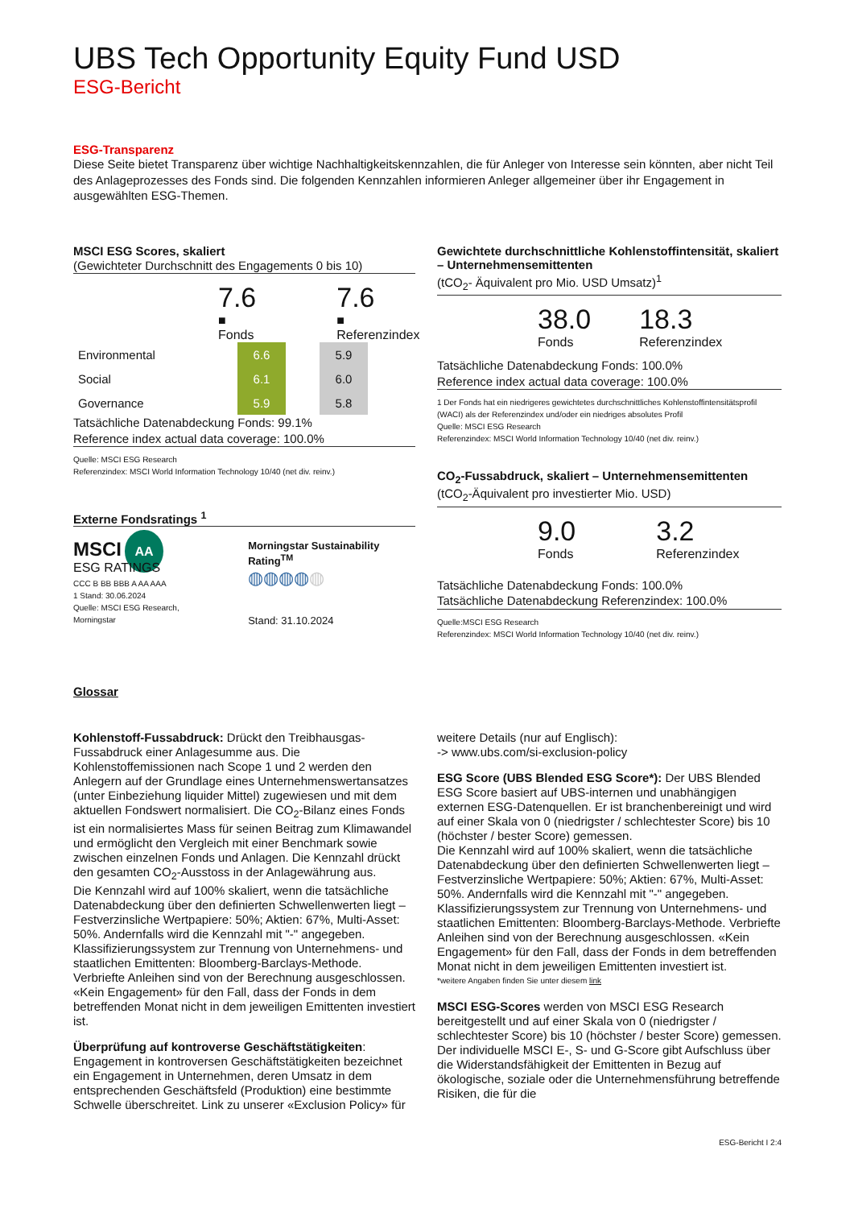UBS Tech Opportunity Equity Fund USD
ESG-Bericht
ESG-Transparenz
Diese Seite bietet Transparenz über wichtige Nachhaltigkeitskennzahlen, die für Anleger von Interesse sein könnten, aber nicht Teil des Anlageprozesses des Fonds sind. Die folgenden Kennzahlen informieren Anleger allgemeiner über ihr Engagement in ausgewählten ESG-Themen.
MSCI ESG Scores, skaliert
(Gewichteter Durchschnitt des Engagements 0 bis 10)
7.6
■ Fonds
7.6
■ Referenzindex
| Environmental | | 6.6 | | 5.9 |
| Social | | 6.1 | | 6.0 |
| Governance | | 5.9 | | 5.8 |
Tatsächliche Datenabdeckung Fonds: 99.1%
Reference index actual data coverage: 100.0%
Quelle: MSCI ESG Research
Referenzindex: MSCI World Information Technology 10/40 (net div. reinv.)
Externe Fondsratings <sup>1</sup>
MSCI AA
ESG RATINGS
CCC B BB BBB A AA AAA
1 Stand: 30.06.2024
Quelle: MSCI ESG Research, Morningstar
Morningstar Sustainability Rating<sup>TM</sup>
◍◍◍◍◍
Stand: 31.10.2024
Gewichtete durchschnittliche Kohlenstoffintensität, skaliert – Unternehmensemittenten
(tCO<sub>2</sub>- Äquivalent pro Mio. USD Umsatz)<sup>1</sup>
38.0
Fonds
18.3
Referenzindex
Tatsächliche Datenabdeckung Fonds: 100.0%
Reference index actual data coverage: 100.0%
1 Der Fonds hat ein niedrigeres gewichtetes durchschnittliches Kohlenstoffintensitätsprofil (WACI) als der Referenzindex und/oder ein niedriges absolutes Profil
Quelle: MSCI ESG Research
Referenzindex: MSCI World Information Technology 10/40 (net div. reinv.)
CO<sub>2</sub>-Fussabdruck, skaliert – Unternehmensemittenten
(tCO<sub>2</sub>-Äquivalent pro investierter Mio. USD)
9.0
Fonds
3.2
Referenzindex
Tatsächliche Datenabdeckung Fonds: 100.0%
Tatsächliche Datenabdeckung Referenzindex: 100.0%
Quelle:MSCI ESG Research
Referenzindex: MSCI World Information Technology 10/40 (net div. reinv.)
Glossar
Kohlenstoff-Fussabdruck: Drückt den Treibhausgas-Fussabdruck einer Anlagesumme aus. Die Kohlenstoffemissionen nach Scope 1 und 2 werden den Anlegern auf der Grundlage eines Unternehmenswertansatzes (unter Einbeziehung liquider Mittel) zugewiesen und mit dem aktuellen Fondswert normalisiert. Die CO<sub>2</sub>-Bilanz eines Fonds ist ein normalisiertes Mass für seinen Beitrag zum Klimawandel und ermöglicht den Vergleich mit einer Benchmark sowie zwischen einzelnen Fonds und Anlagen. Die Kennzahl drückt den gesamten CO<sub>2</sub>-Ausstoss in der Anlagewährung aus.
Die Kennzahl wird auf 100% skaliert, wenn die tatsächliche Datenabdeckung über den definierten Schwellenwerten liegt – Festverzinsliche Wertpapiere: 50%; Aktien: 67%, Multi-Asset: 50%. Andernfalls wird die Kennzahl mit "-" angegeben.
Klassifizierungssystem zur Trennung von Unternehmens- und staatlichen Emittenten: Bloomberg-Barclays-Methode. Verbriefte Anleihen sind von der Berechnung ausgeschlossen. «Kein Engagement» für den Fall, dass der Fonds in dem betreffenden Monat nicht in dem jeweiligen Emittenten investiert ist.
Überprüfung auf kontroverse Geschäftstätigkeiten: Engagement in kontroversen Geschäftstätigkeiten bezeichnet ein Engagement in Unternehmen, deren Umsatz in dem entsprechenden Geschäftsfeld (Produktion) eine bestimmte Schwelle überschreitet. Link zu unserer «Exclusion Policy» für
weitere Details (nur auf Englisch):
-> www.ubs.com/si-exclusion-policy
ESG Score (UBS Blended ESG Score*): Der UBS Blended ESG Score basiert auf UBS-internen und unabhängigen externen ESG-Datenquellen. Er ist branchenbereinigt und wird auf einer Skala von 0 (niedrigster / schlechtester Score) bis 10 (höchster / bester Score) gemessen.
Die Kennzahl wird auf 100% skaliert, wenn die tatsächliche Datenabdeckung über den definierten Schwellenwerten liegt – Festverzinsliche Wertpapiere: 50%; Aktien: 67%, Multi-Asset: 50%. Andernfalls wird die Kennzahl mit "-" angegeben.
Klassifizierungssystem zur Trennung von Unternehmens- und staatlichen Emittenten: Bloomberg-Barclays-Methode. Verbriefte Anleihen sind von der Berechnung ausgeschlossen. «Kein Engagement» für den Fall, dass der Fonds in dem betreffenden Monat nicht in dem jeweiligen Emittenten investiert ist.
*weitere Angaben finden Sie unter diesem link
MSCI ESG-Scores werden von MSCI ESG Research bereitgestellt und auf einer Skala von 0 (niedrigster / schlechtester Score) bis 10 (höchster / bester Score) gemessen. Der individuelle MSCI E-, S- und G-Score gibt Aufschluss über die Widerstandsfähigkeit der Emittenten in Bezug auf ökologische, soziale oder die Unternehmensführung betreffende Risiken, die für die
ESG-Bericht I 2:4